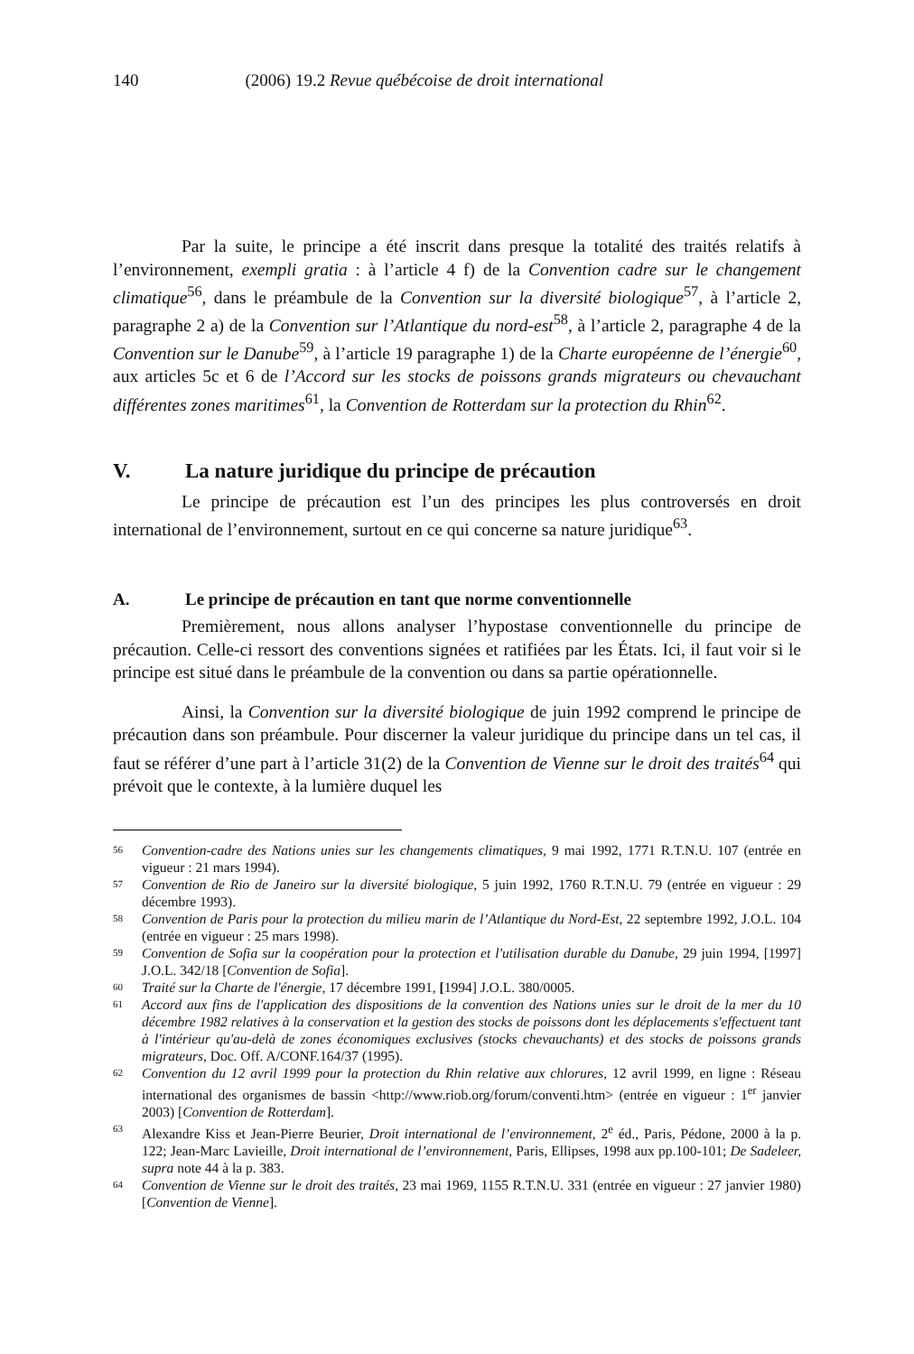140 (2006) 19.2 Revue québécoise de droit international
Par la suite, le principe a été inscrit dans presque la totalité des traités relatifs à l’environnement, exempli gratia : à l’article 4 f) de la Convention cadre sur le changement climatique<sup>56</sup>, dans le préambule de la Convention sur la diversité biologique<sup>57</sup>, à l’article 2, paragraphe 2 a) de la Convention sur l’Atlantique du nord-est<sup>58</sup>, à l’article 2, paragraphe 4 de la Convention sur le Danube<sup>59</sup>, à l’article 19 paragraphe 1) de la Charte européenne de l’énergie<sup>60</sup>, aux articles 5c et 6 de l’Accord sur les stocks de poissons grands migrateurs ou chevauchant différentes zones maritimes<sup>61</sup>, la Convention de Rotterdam sur la protection du Rhin<sup>62</sup>.
V. La nature juridique du principe de précaution
Le principe de précaution est l’un des principes les plus controversés en droit international de l’environnement, surtout en ce qui concerne sa nature juridique<sup>63</sup>.
A. Le principe de précaution en tant que norme conventionnelle
Premièrement, nous allons analyser l’hypostase conventionnelle du principe de précaution. Celle-ci ressort des conventions signées et ratifiées par les États. Ici, il faut voir si le principe est situé dans le préambule de la convention ou dans sa partie opérationnelle.
Ainsi, la Convention sur la diversité biologique de juin 1992 comprend le principe de précaution dans son préambule. Pour discerner la valeur juridique du principe dans un tel cas, il faut se référer d’une part à l’article 31(2) de la Convention de Vienne sur le droit des traités<sup>64</sup> qui prévoit que le contexte, à la lumière duquel les
56
Convention-cadre des Nations unies sur les changements climatiques, 9 mai 1992, 1771 R.T.N.U. 107 (entrée en vigueur : 21 mars 1994).
57
Convention de Rio de Janeiro sur la diversité biologique, 5 juin 1992, 1760 R.T.N.U. 79 (entrée en vigueur : 29 décembre 1993).
58
Convention de Paris pour la protection du milieu marin de l’Atlantique du Nord-Est, 22 septembre 1992, J.O.L. 104 (entrée en vigueur : 25 mars 1998).
59
Convention de Sofia sur la coopération pour la protection et l'utilisation durable du Danube, 29 juin 1994, [1997] J.O.L. 342/18 [Convention de Sofia].
60
Traité sur la Charte de l'énergie, 17 décembre 1991, [1994] J.O.L. 380/0005.
61
Accord aux fins de l'application des dispositions de la convention des Nations unies sur le droit de la mer du 10 décembre 1982 relatives à la conservation et la gestion des stocks de poissons dont les déplacements s'effectuent tant à l'intérieur qu'au-delà de zones économiques exclusives (stocks chevauchants) et des stocks de poissons grands migrateurs, Doc. Off. A/CONF.164/37 (1995).
62
Convention du 12 avril 1999 pour la protection du Rhin relative aux chlorures, 12 avril 1999, en ligne : Réseau international des organismes de bassin <http://www.riob.org/forum/conventi.htm> (entrée en vigueur : 1<sup>er</sup> janvier 2003) [Convention de Rotterdam].
63
Alexandre Kiss et Jean-Pierre Beurier, Droit international de l’environnement, 2<sup>e</sup> éd., Paris, Pédone, 2000 à la p. 122; Jean-Marc Lavieille, Droit international de l’environnement, Paris, Ellipses, 1998 aux pp.100-101; De Sadeleer, supra note 44 à la p. 383.
64
Convention de Vienne sur le droit des traités, 23 mai 1969, 1155 R.T.N.U. 331 (entrée en vigueur : 27 janvier 1980) [Convention de Vienne].